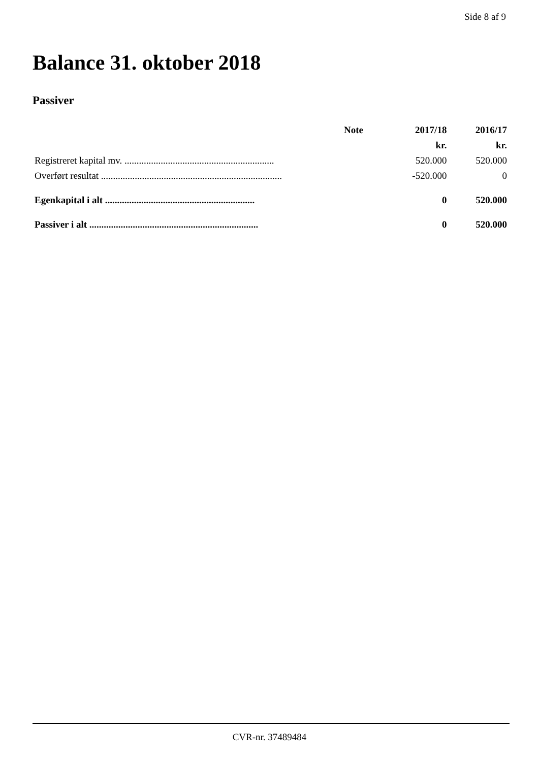Side 8 af 9
Balance 31. oktober 2018
Passiver
| | Note | 2017/18 | 2016/17 |
| --- | --- | --- | --- |
| | | kr. | kr. |
| Registreret kapital mv. .............................................................. | | 520.000 | 520.000 |
| Overført resultat ........................................................................... | | -520.000 | 0 |
| Egenkapital i alt .............................................................. | | 0 | 520.000 |
| Passiver i alt ...................................................................... | | 0 | 520.000 |
CVR-nr. 37489484